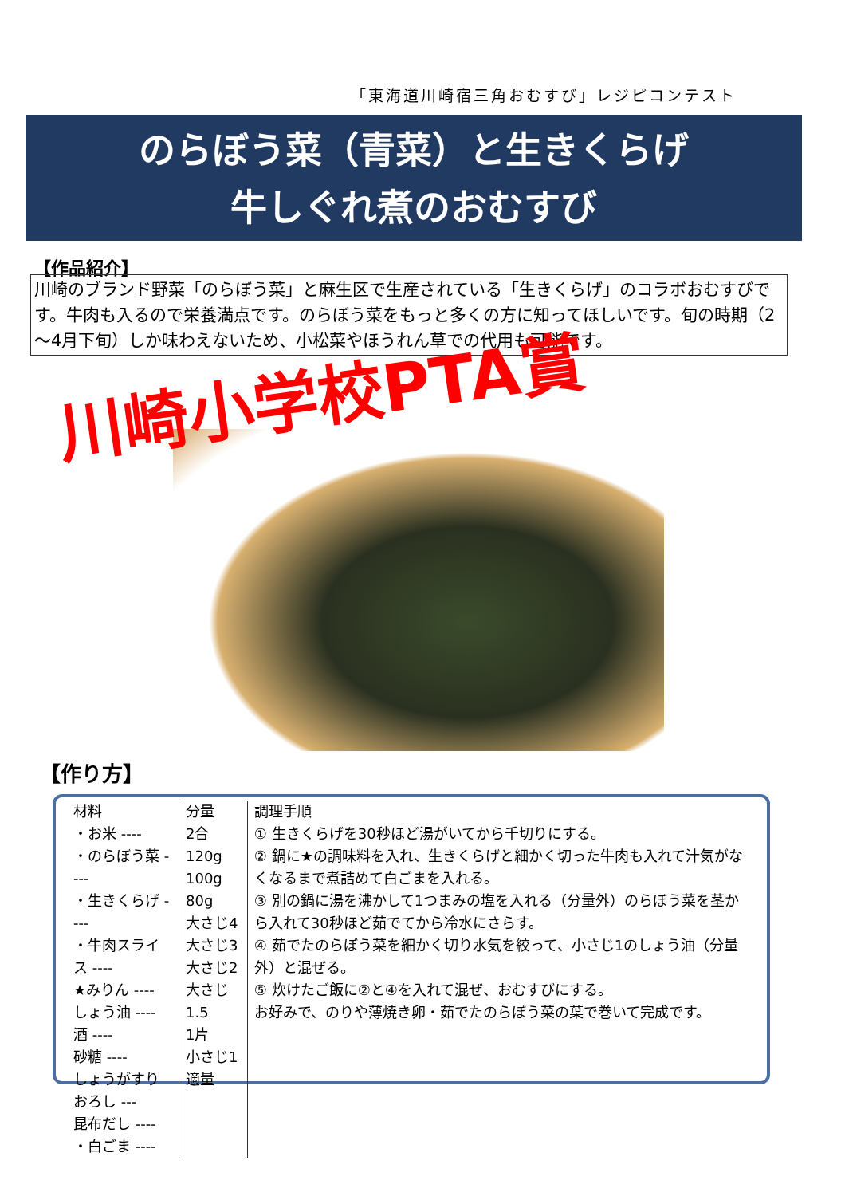「東海道川崎宿三角おむすび」レジピコンテスト
のらぼう菜（青菜）と生きくらげ
牛しぐれ煮のおむすび
【作品紹介】
川崎のブランド野菜「のらぼう菜」と麻生区で生産されている「生きくらげ」のコラボおむすびです。牛肉も入るので栄養満点です。のらぼう菜をもっと多くの方に知ってほしいです。旬の時期（2～4月下旬）しか味わえないため、小松菜やほうれん草での代用も可能です。
川崎小学校PTA賞
【作り方】
| 材料 ・お米 ---- ・のらぼう菜 ---- ・生きくらげ ---- ・牛肉スライス ---- ★みりん ---- しょう油 ---- 酒 ---- 砂糖 ---- しょうがすりおろし --- 昆布だし ---- ・白ごま ---- | 分量 2合 120g 100g 80g 大さじ4 大さじ3 大さじ2 大さじ1.5 1片 小さじ1 適量 | 調理手順 ① 生きくらげを30秒ほど湯がいてから千切りにする。 ② 鍋に★の調味料を入れ、生きくらげと細かく切った牛肉も入れて汁気がなくなるまで煮詰めて白ごまを入れる。 ③ 別の鍋に湯を沸かして1つまみの塩を入れる（分量外）のらぼう菜を茎から入れて30秒ほど茹でてから冷水にさらす。 ④ 茹でたのらぼう菜を細かく切り水気を絞って、小さじ1のしょう油（分量外）と混ぜる。 ⑤ 炊けたご飯に②と④を入れて混ぜ、おむすびにする。 お好みで、のりや薄焼き卵・茹でたのらぼう菜の葉で巻いて完成です。 |